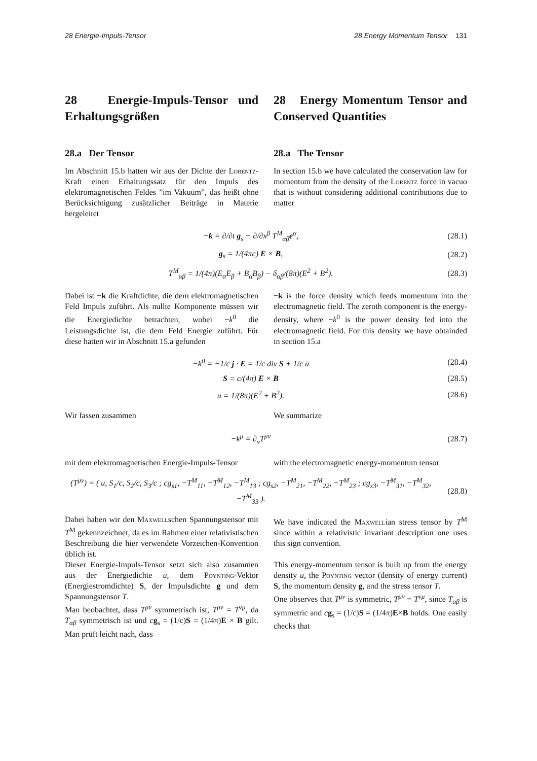28 Energie-Impuls-Tensor 28 Energy Momentum Tensor 131
28 Energie-Impuls-Tensor und Erhaltungsgrößen
28 Energy Momentum Tensor and Conserved Quantities
28.a Der Tensor
Im Abschnitt 15.b hatten wir aus der Dichte der Lorentz-Kraft einen Erhaltungssatz für den Impuls des elektromagnetischen Feldes ”im Vakuum”, das heißt ohne Berücksichtigung zusätzlicher Beiträge in Materie hergeleitet
28.a The Tensor
In section 15.b we have calculated the conservation law for momentum from the density of the Lorentz force in vacuo that is without considering additional contributions due to matter
−k = ∂/∂t g<sub>s</sub> − ∂/∂x<sup>β</sup> T<sup>M</sup><sub>αβ</sub>e<sup>α</sup>, (28.1)
g<sub>s</sub> = 1/(4πc) E × B, (28.2)
T<sup>M</sup><sub>αβ</sub> = 1/(4π)(E<sub>α</sub>E<sub>β</sub> + B<sub>α</sub>B<sub>β</sub>) − δ<sub>αβ</sub>/(8π)(E<sup>2</sup> + B<sup>2</sup>). (28.3)
Dabei ist −k die Kraftdichte, die dem elektromagnetischen Feld Impuls zuführt. Als nullte Komponente müssen wir die Energiedichte betrachten, wobei −k<sup>0</sup> die Leistungsdichte ist, die dem Feld Energie zuführt. Für diese hatten wir in Abschnitt 15.a gefunden
−k is the force density which feeds momentum into the electromagnetic field. The zeroth component is the energy-density, where −k<sup>0</sup> is the power density fed into the electromagnetic field. For this density we have obtainded in section 15.a
−k<sup>0</sup> = −1/c j · E = 1/c div S + 1/c u̇ (28.4)
S = c/(4π) E × B (28.5)
u = 1/(8π)(E<sup>2</sup> + B<sup>2</sup>). (28.6)
Wir fassen zusammen We summarize
−k<sup>μ</sup> = ∂<sub>ν</sub>T<sup>μν</sup> (28.7)
mit dem elektromagnetischen Energie-Impuls-Tensor
with the electromagnetic energy-momentum tensor
(T<sup>μν</sup>) = ( u, S<sub>1</sub>/c, S<sub>2</sub>/c, S<sub>3</sub>/c ; cg<sub>s1</sub>, −T<sup>M</sup><sub>11</sub>, −T<sup>M</sup><sub>12</sub>, −T<sup>M</sup><sub>13</sub> ; cg<sub>s2</sub>, −T<sup>M</sup><sub>21</sub>, −T<sup>M</sup><sub>22</sub>, −T<sup>M</sup><sub>23</sub> ; cg<sub>s3</sub>, −T<sup>M</sup><sub>31</sub>, −T<sup>M</sup><sub>32</sub>, −T<sup>M</sup><sub>33</sub> ). (28.8)
Dabei haben wir den Maxwellschen Spannungstensor mit T<sup>M</sup> gekennzeichnet, da es im Rahmen einer relativistischen Beschreibung die hier verwendete Vorzeichen-Konvention üblich ist.
Dieser Energie-Impuls-Tensor setzt sich also zusammen aus der Energiedichte u, dem Poynting-Vektor (Energiestromdichte) S, der Impulsdichte g und dem Spannungstensor T.
Man beobachtet, dass T<sup>μν</sup> symmetrisch ist, T<sup>μν</sup> = T<sup>νμ</sup>, da T<sub>αβ</sub> symmetrisch ist und cg<sub>s</sub> = (1/c)S = (1/4π)E × B gilt. Man prüft leicht nach, dass
We have indicated the Maxwellian stress tensor by T<sup>M</sup> since within a relativistic invariant description one uses this sign convention.
This energy-momentum tensor is built up from the energy density u, the Poynting vector (density of energy current) S, the momentum density g, and the stress tensor T.
One observes that T<sup>μν</sup> is symmetric, T<sup>μν</sup> = T<sup>νμ</sup>, since T<sub>αβ</sub> is symmetric and cg<sub>s</sub> = (1/c)S = (1/4π)E×B holds. One easily checks that